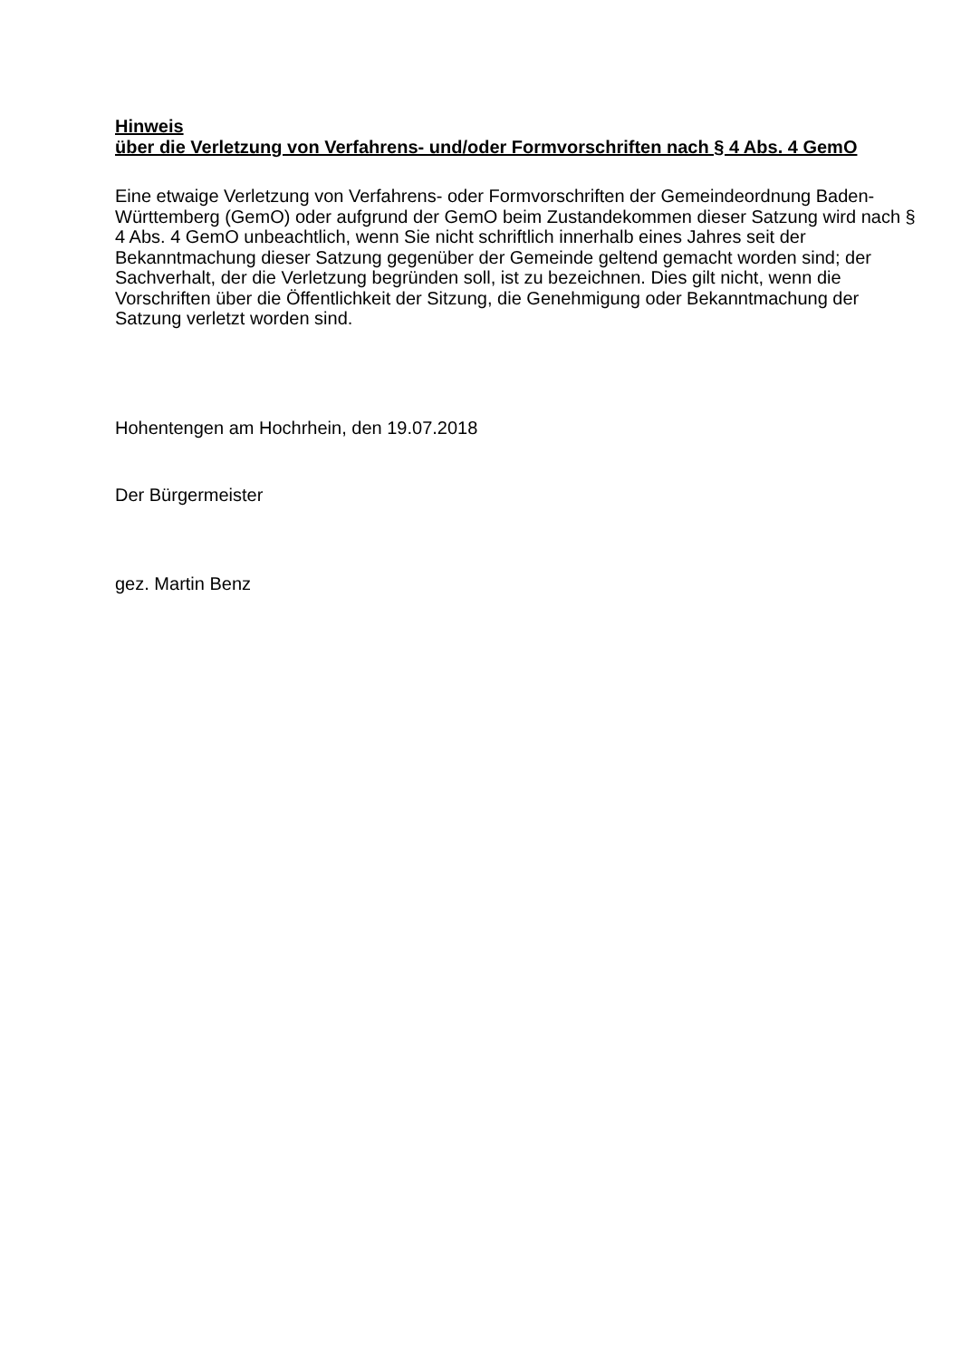Hinweis
über die Verletzung von Verfahrens- und/oder Formvorschriften nach § 4 Abs. 4 GemO
Eine etwaige Verletzung von Verfahrens- oder Formvorschriften der Gemeindeordnung Baden-Württemberg (GemO) oder aufgrund der GemO beim Zustandekommen dieser Satzung wird nach § 4 Abs. 4 GemO unbeachtlich, wenn Sie nicht schriftlich innerhalb eines Jahres seit der Bekanntmachung dieser Satzung gegenüber der Gemeinde geltend gemacht worden sind; der Sachverhalt, der die Verletzung begründen soll, ist zu bezeichnen. Dies gilt nicht, wenn die Vorschriften über die Öffentlichkeit der Sitzung, die Genehmigung oder Bekanntmachung der Satzung verletzt worden sind.
Hohentengen am Hochrhein, den 19.07.2018
Der Bürgermeister
gez. Martin Benz